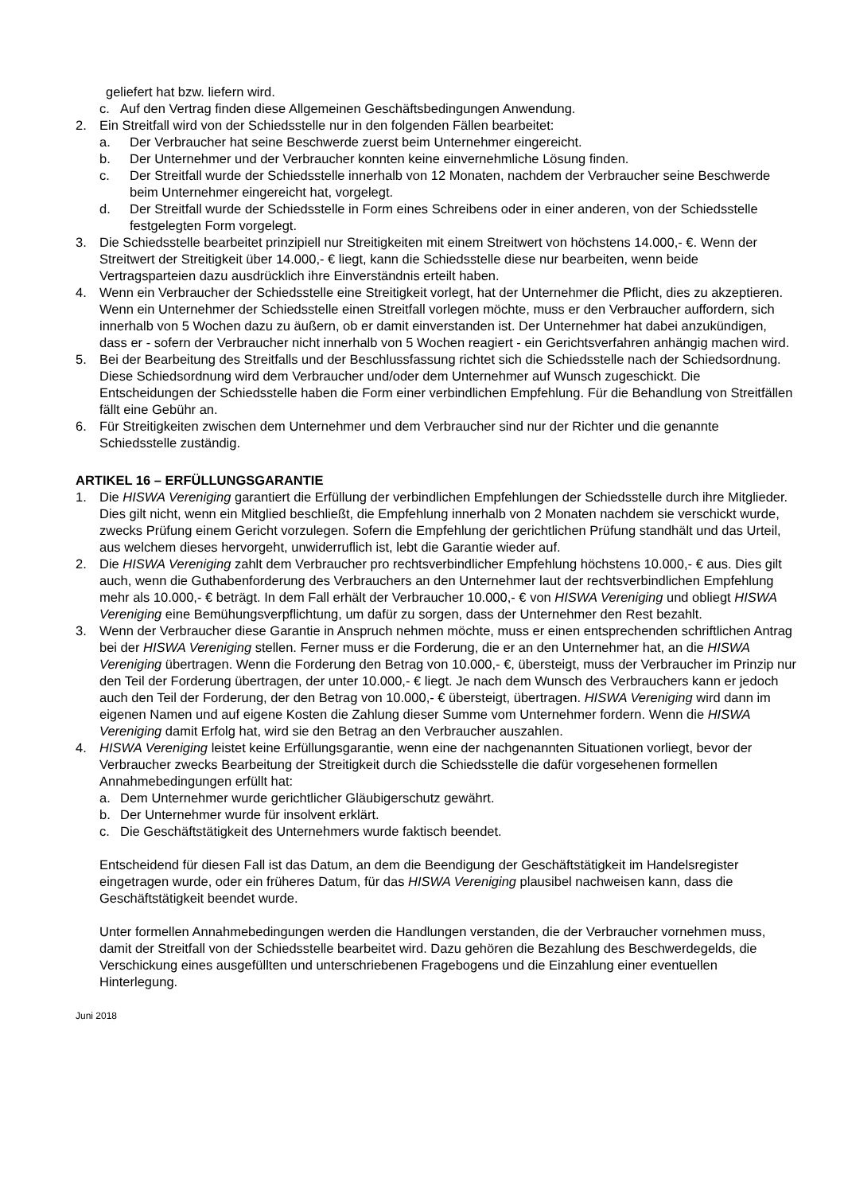geliefert hat bzw. liefern wird.
c. Auf den Vertrag finden diese Allgemeinen Geschäftsbedingungen Anwendung.
2. Ein Streitfall wird von der Schiedsstelle nur in den folgenden Fällen bearbeitet:
a. Der Verbraucher hat seine Beschwerde zuerst beim Unternehmer eingereicht.
b. Der Unternehmer und der Verbraucher konnten keine einvernehmliche Lösung finden.
c. Der Streitfall wurde der Schiedsstelle innerhalb von 12 Monaten, nachdem der Verbraucher seine Beschwerde beim Unternehmer eingereicht hat, vorgelegt.
d. Der Streitfall wurde der Schiedsstelle in Form eines Schreibens oder in einer anderen, von der Schiedsstelle festgelegten Form vorgelegt.
3. Die Schiedsstelle bearbeitet prinzipiell nur Streitigkeiten mit einem Streitwert von höchstens 14.000,- €. Wenn der Streitwert der Streitigkeit über 14.000,- € liegt, kann die Schiedsstelle diese nur bearbeiten, wenn beide Vertragsparteien dazu ausdrücklich ihre Einverständnis erteilt haben.
4. Wenn ein Verbraucher der Schiedsstelle eine Streitigkeit vorlegt, hat der Unternehmer die Pflicht, dies zu akzeptieren. Wenn ein Unternehmer der Schiedsstelle einen Streitfall vorlegen möchte, muss er den Verbraucher auffordern, sich innerhalb von 5 Wochen dazu zu äußern, ob er damit einverstanden ist. Der Unternehmer hat dabei anzukündigen, dass er - sofern der Verbraucher nicht innerhalb von 5 Wochen reagiert - ein Gerichtsverfahren anhängig machen wird.
5. Bei der Bearbeitung des Streitfalls und der Beschlussfassung richtet sich die Schiedsstelle nach der Schiedsordnung. Diese Schiedsordnung wird dem Verbraucher und/oder dem Unternehmer auf Wunsch zugeschickt. Die Entscheidungen der Schiedsstelle haben die Form einer verbindlichen Empfehlung. Für die Behandlung von Streitfällen fällt eine Gebühr an.
6. Für Streitigkeiten zwischen dem Unternehmer und dem Verbraucher sind nur der Richter und die genannte Schiedsstelle zuständig.
ARTIKEL 16 – ERFÜLLUNGSGARANTIE
1. Die HISWA Vereniging garantiert die Erfüllung der verbindlichen Empfehlungen der Schiedsstelle durch ihre Mitglieder. Dies gilt nicht, wenn ein Mitglied beschließt, die Empfehlung innerhalb von 2 Monaten nachdem sie verschickt wurde, zwecks Prüfung einem Gericht vorzulegen. Sofern die Empfehlung der gerichtlichen Prüfung standhält und das Urteil, aus welchem dieses hervorgeht, unwiderruflich ist, lebt die Garantie wieder auf.
2. Die HISWA Vereniging zahlt dem Verbraucher pro rechtsverbindlicher Empfehlung höchstens 10.000,- € aus. Dies gilt auch, wenn die Guthabenforderung des Verbrauchers an den Unternehmer laut der rechtsverbindlichen Empfehlung mehr als 10.000,- € beträgt. In dem Fall erhält der Verbraucher 10.000,- € von HISWA Vereniging und obliegt HISWA Vereniging eine Bemühungsverpflichtung, um dafür zu sorgen, dass der Unternehmer den Rest bezahlt.
3. Wenn der Verbraucher diese Garantie in Anspruch nehmen möchte, muss er einen entsprechenden schriftlichen Antrag bei der HISWA Vereniging stellen. Ferner muss er die Forderung, die er an den Unternehmer hat, an die HISWA Vereniging übertragen. Wenn die Forderung den Betrag von 10.000,- €, übersteigt, muss der Verbraucher im Prinzip nur den Teil der Forderung übertragen, der unter 10.000,- € liegt. Je nach dem Wunsch des Verbrauchers kann er jedoch auch den Teil der Forderung, der den Betrag von 10.000,- € übersteigt, übertragen. HISWA Vereniging wird dann im eigenen Namen und auf eigene Kosten die Zahlung dieser Summe vom Unternehmer fordern. Wenn die HISWA Vereniging damit Erfolg hat, wird sie den Betrag an den Verbraucher auszahlen.
4. HISWA Vereniging leistet keine Erfüllungsgarantie, wenn eine der nachgenannten Situationen vorliegt, bevor der Verbraucher zwecks Bearbeitung der Streitigkeit durch die Schiedsstelle die dafür vorgesehenen formellen Annahmebedingungen erfüllt hat:
a. Dem Unternehmer wurde gerichtlicher Gläubigerschutz gewährt.
b. Der Unternehmer wurde für insolvent erklärt.
c. Die Geschäftstätigkeit des Unternehmers wurde faktisch beendet.
Entscheidend für diesen Fall ist das Datum, an dem die Beendigung der Geschäftstätigkeit im Handelsregister eingetragen wurde, oder ein früheres Datum, für das HISWA Vereniging plausibel nachweisen kann, dass die Geschäftstätigkeit beendet wurde.
Unter formellen Annahmebedingungen werden die Handlungen verstanden, die der Verbraucher vornehmen muss, damit der Streitfall von der Schiedsstelle bearbeitet wird. Dazu gehören die Bezahlung des Beschwerdegelds, die Verschickung eines ausgefüllten und unterschriebenen Fragebogens und die Einzahlung einer eventuellen Hinterlegung.
Juni 2018